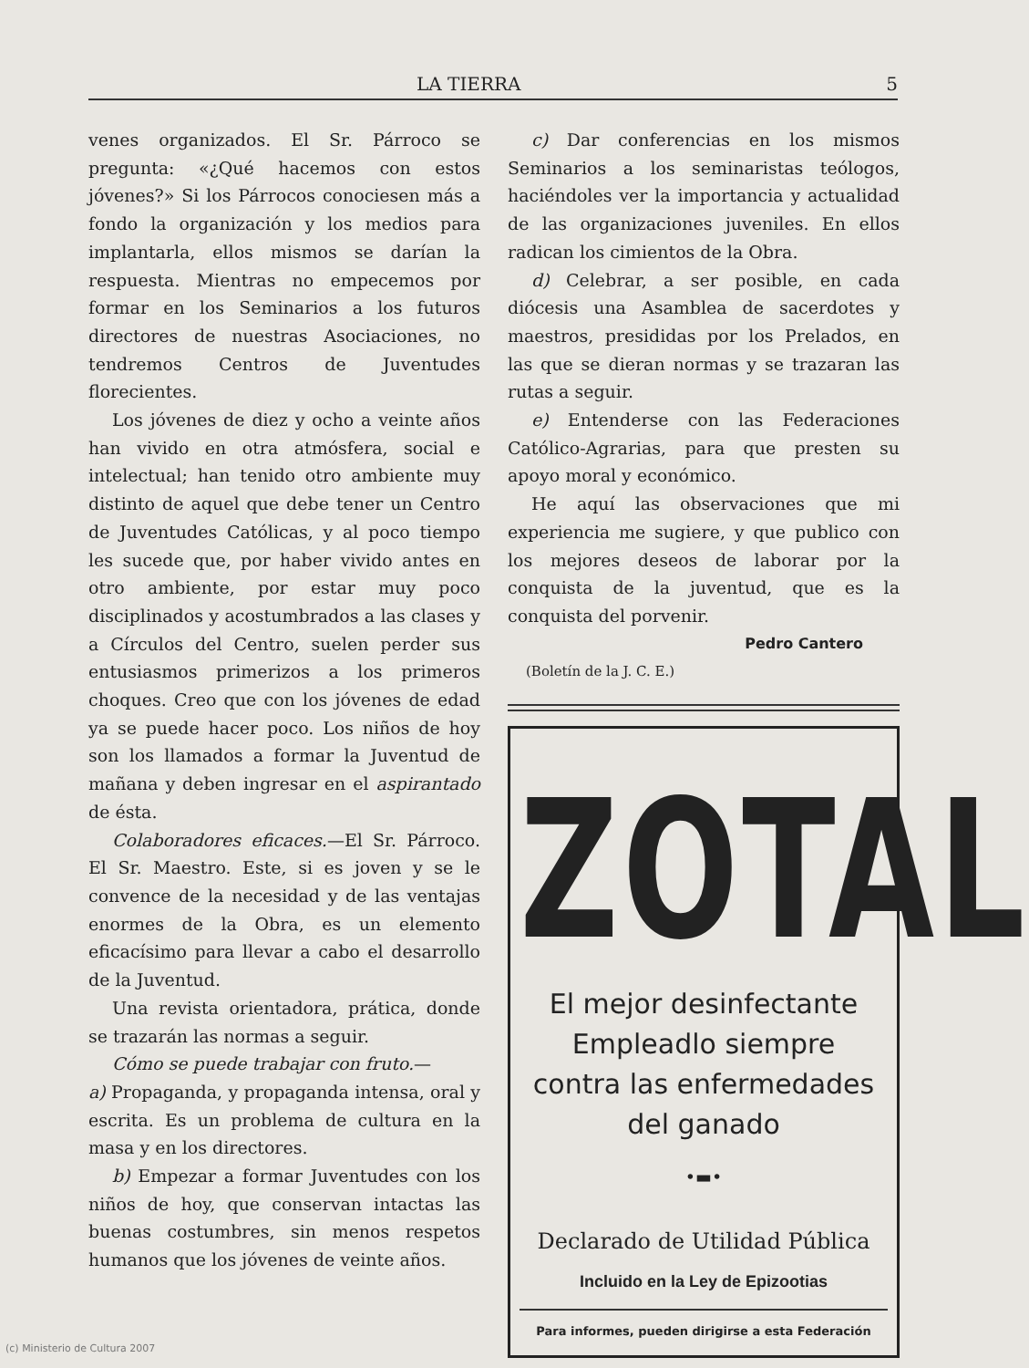LA TIERRA 5
venes organizados. El Sr. Párroco se pregunta: «¿Qué hacemos con estos jóvenes?» Si los Párrocos conociesen más a fondo la organización y los medios para implantarla, ellos mismos se darían la respuesta. Mientras no empecemos por formar en los Seminarios a los futuros directores de nuestras Asociaciones, no tendremos Centros de Juventudes florecientes.
Los jóvenes de diez y ocho a veinte años han vivido en otra atmósfera, social e intelectual; han tenido otro ambiente muy distinto de aquel que debe tener un Centro de Juventudes Católicas, y al poco tiempo les sucede que, por haber vivido antes en otro ambiente, por estar muy poco disciplinados y acostumbrados a las clases y a Círculos del Centro, suelen perder sus entusiasmos primerizos a los primeros choques. Creo que con los jóvenes de edad ya se puede hacer poco. Los niños de hoy son los llamados a formar la Juventud de mañana y deben ingresar en el aspirantado de ésta.
Colaboradores eficaces.—El Sr. Párroco. El Sr. Maestro. Este, si es joven y se le convence de la necesidad y de las ventajas enormes de la Obra, es un elemento eficacísimo para llevar a cabo el desarrollo de la Juventud.
Una revista orientadora, prática, donde se trazarán las normas a seguir.
Cómo se puede trabajar con fruto.—
a) Propaganda, y propaganda intensa, oral y escrita. Es un problema de cultura en la masa y en los directores.
b) Empezar a formar Juventudes con los niños de hoy, que conservan intactas las buenas costumbres, sin menos respetos humanos que los jóvenes de veinte años.
c) Dar conferencias en los mismos Seminarios a los seminaristas teólogos, haciéndoles ver la importancia y actualidad de las organizaciones juveniles. En ellos radican los cimientos de la Obra.
d) Celebrar, a ser posible, en cada diócesis una Asamblea de sacerdotes y maestros, presididas por los Prelados, en las que se dieran normas y se trazaran las rutas a seguir.
e) Entenderse con las Federaciones Católico-Agrarias, para que presten su apoyo moral y económico.
He aquí las observaciones que mi experiencia me sugiere, y que publico con los mejores deseos de laborar por la conquista de la juventud, que es la conquista del porvenir.
Pedro Cantero
(Boletín de la J. C. E.)
ZOTAL
El mejor desinfectante
Empleadlo siempre
contra las enfermedades
del ganado
•▬•
Declarado de Utilidad Pública
Incluido en la Ley de Epizootias
Para informes, pueden dirigirse a esta Federación
(c) Ministerio de Cultura 2007